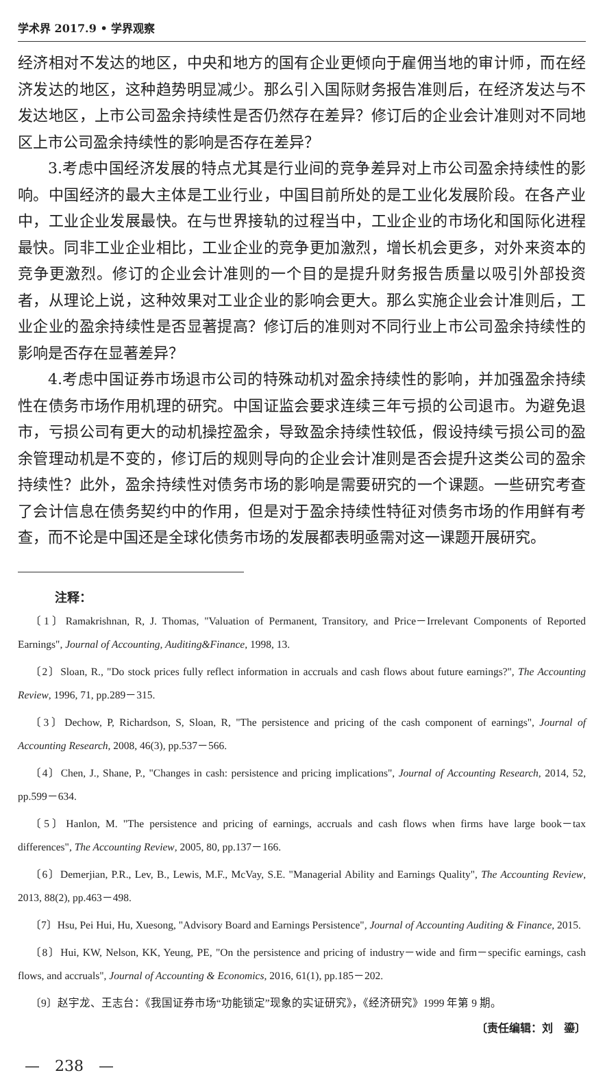学术界 2017.9 • 学界观察
经济相对不发达的地区，中央和地方的国有企业更倾向于雇佣当地的审计师，而在经济发达的地区，这种趋势明显减少。那么引入国际财务报告准则后，在经济发达与不发达地区，上市公司盈余持续性是否仍然存在差异？修订后的企业会计准则对不同地区上市公司盈余持续性的影响是否存在差异？
3.考虑中国经济发展的特点尤其是行业间的竞争差异对上市公司盈余持续性的影响。中国经济的最大主体是工业行业，中国目前所处的是工业化发展阶段。在各产业中，工业企业发展最快。在与世界接轨的过程当中，工业企业的市场化和国际化进程最快。同非工业企业相比，工业企业的竞争更加激烈，增长机会更多，对外来资本的竞争更激烈。修订的企业会计准则的一个目的是提升财务报告质量以吸引外部投资者，从理论上说，这种效果对工业企业的影响会更大。那么实施企业会计准则后，工业企业的盈余持续性是否显著提高？修订后的准则对不同行业上市公司盈余持续性的影响是否存在显著差异？
4.考虑中国证券市场退市公司的特殊动机对盈余持续性的影响，并加强盈余持续性在债务市场作用机理的研究。中国证监会要求连续三年亏损的公司退市。为避免退市，亏损公司有更大的动机操控盈余，导致盈余持续性较低，假设持续亏损公司的盈余管理动机是不变的，修订后的规则导向的企业会计准则是否会提升这类公司的盈余持续性？此外，盈余持续性对债务市场的影响是需要研究的一个课题。一些研究考查了会计信息在债务契约中的作用，但是对于盈余持续性特征对债务市场的作用鲜有考查，而不论是中国还是全球化债务市场的发展都表明亟需对这一课题开展研究。
注释：
〔1〕Ramakrishnan, R, J. Thomas, "Valuation of Permanent, Transitory, and Price－Irrelevant Components of Reported Earnings", Journal of Accounting, Auditing&Finance, 1998, 13.
〔2〕Sloan, R., "Do stock prices fully reflect information in accruals and cash flows about future earnings?", The Accounting Review, 1996, 71, pp.289－315.
〔3〕Dechow, P, Richardson, S, Sloan, R, "The persistence and pricing of the cash component of earnings", Journal of Accounting Research, 2008, 46(3), pp.537－566.
〔4〕Chen, J., Shane, P., "Changes in cash: persistence and pricing implications", Journal of Accounting Research, 2014, 52, pp.599－634.
〔5〕Hanlon, M. "The persistence and pricing of earnings, accruals and cash flows when firms have large book－tax differences", The Accounting Review, 2005, 80, pp.137－166.
〔6〕Demerjian, P.R., Lev, B., Lewis, M.F., McVay, S.E. "Managerial Ability and Earnings Quality", The Accounting Review, 2013, 88(2), pp.463－498.
〔7〕Hsu, Pei Hui, Hu, Xuesong, "Advisory Board and Earnings Persistence", Journal of Accounting Auditing & Finance, 2015.
〔8〕Hui, KW, Nelson, KK, Yeung, PE, "On the persistence and pricing of industry－wide and firm－specific earnings, cash flows, and accruals", Journal of Accounting & Economics, 2016, 61(1), pp.185－202.
〔9〕赵宇龙、王志台：《我国证券市场“功能锁定”现象的实证研究》，《经济研究》1999 年第 9 期。
〔责任编辑：刘　鎏〕
—　238　—